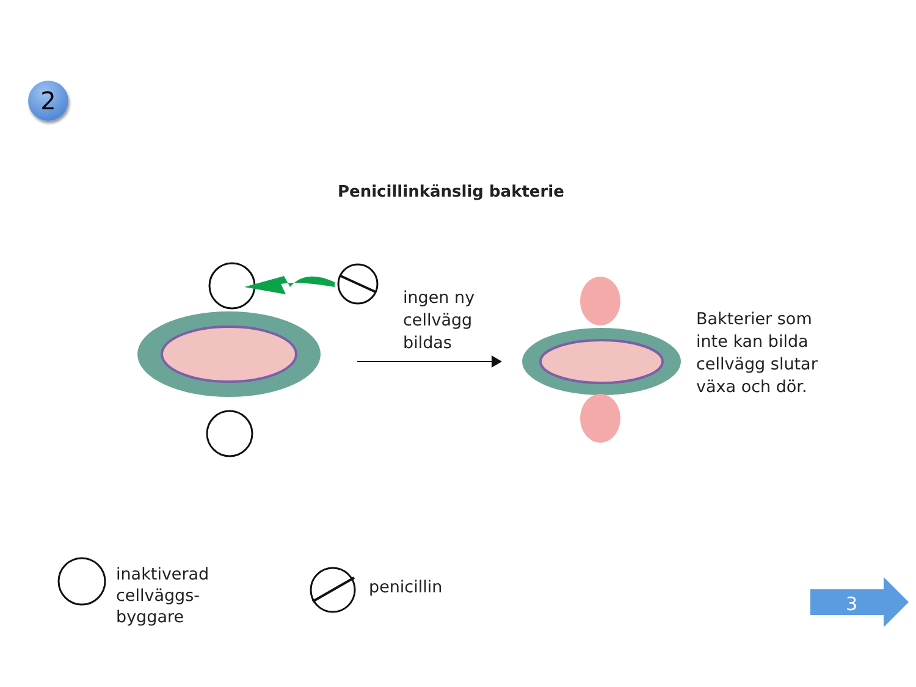2
Penicillinkänslig bakterie
ingen ny
cellvägg
bildas
Bakterier som
inte kan bilda
cellvägg slutar
växa och dör.
inaktiverad
cellväggs-
byggare
penicillin
3